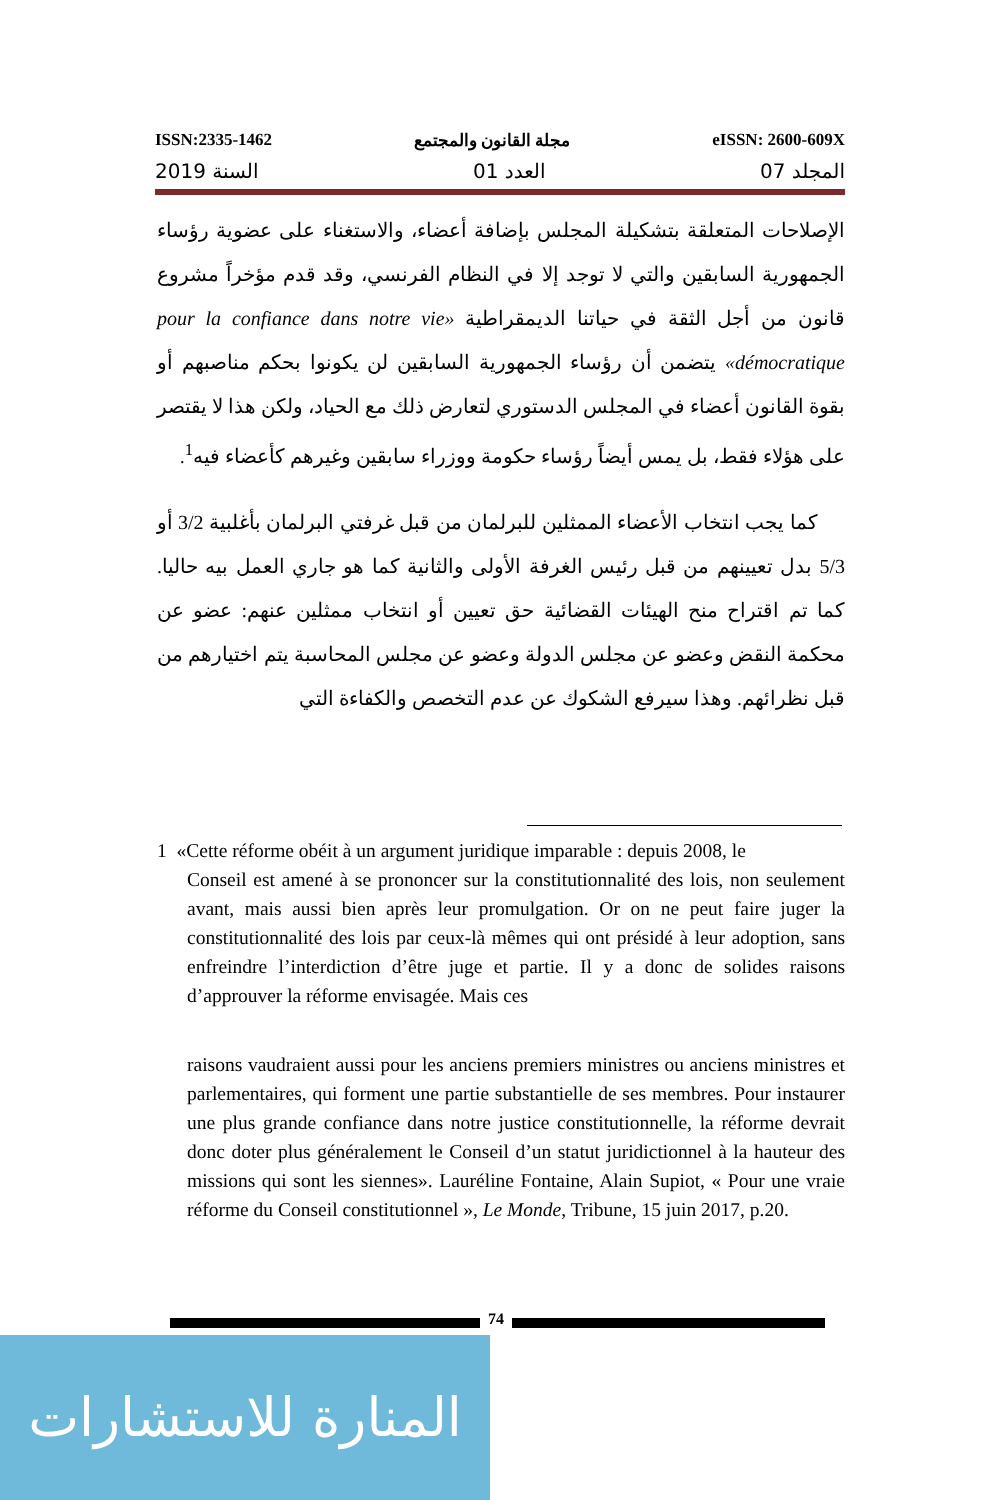ISSN:2335-1462 مجلة القانون والمجتمع eISSN: 2600-609X
2019 السنة 01 العدد 07 المجلد
الإصلاحات المتعلقة بتشكيلة المجلس بإضافة أعضاء، والاستغناء على عضوية رؤساء الجمهورية السابقين والتي لا توجد إلا في النظام الفرنسي، وقد قدم مؤخراً مشروع قانون من أجل الثقة في حياتنا الديمقراطية «pour la confiance dans notre vie démocratique» يتضمن أن رؤساء الجمهورية السابقين لن يكونوا بحكم مناصبهم أو بقوة القانون أعضاء في المجلس الدستوري لتعارض ذلك مع الحياد، ولكن هذا لا يقتصر على هؤلاء فقط، بل يمس أيضاً رؤساء حكومة ووزراء سابقين وغيرهم كأعضاء فيه<sup>1</sup>.
كما يجب انتخاب الأعضاء الممثلين للبرلمان من قبل غرفتي البرلمان بأغلبية 3/2 أو 5/3 بدل تعيينهم من قبل رئيس الغرفة الأولى والثانية كما هو جاري العمل بيه حاليا. كما تم اقتراح منح الهيئات القضائية حق تعيين أو انتخاب ممثلين عنهم: عضو عن محكمة النقض وعضو عن مجلس الدولة وعضو عن مجلس المحاسبة يتم اختيارهم من قبل نظرائهم. وهذا سيرفع الشكوك عن عدم التخصص والكفاءة التي
1 «Cette réforme obéit à un argument juridique imparable : depuis 2008, le
Conseil est amené à se prononcer sur la constitutionnalité des lois, non seulement avant, mais aussi bien après leur promulgation. Or on ne peut faire juger la constitutionnalité des lois par ceux-là mêmes qui ont présidé à leur adoption, sans enfreindre l’interdiction d’être juge et partie. Il y a donc de solides raisons d’approuver la réforme envisagée. Mais ces
raisons vaudraient aussi pour les anciens premiers ministres ou anciens ministres et parlementaires, qui forment une partie substantielle de ses membres. Pour instaurer une plus grande confiance dans notre justice constitutionnelle, la réforme devrait donc doter plus généralement le Conseil d’un statut juridictionnel à la hauteur des missions qui sont les siennes». Lauréline Fontaine, Alain Supiot, « Pour une vraie réforme du Conseil constitutionnel », Le Monde, Tribune, 15 juin 2017, p.20.
74
المنارة للاستشارات